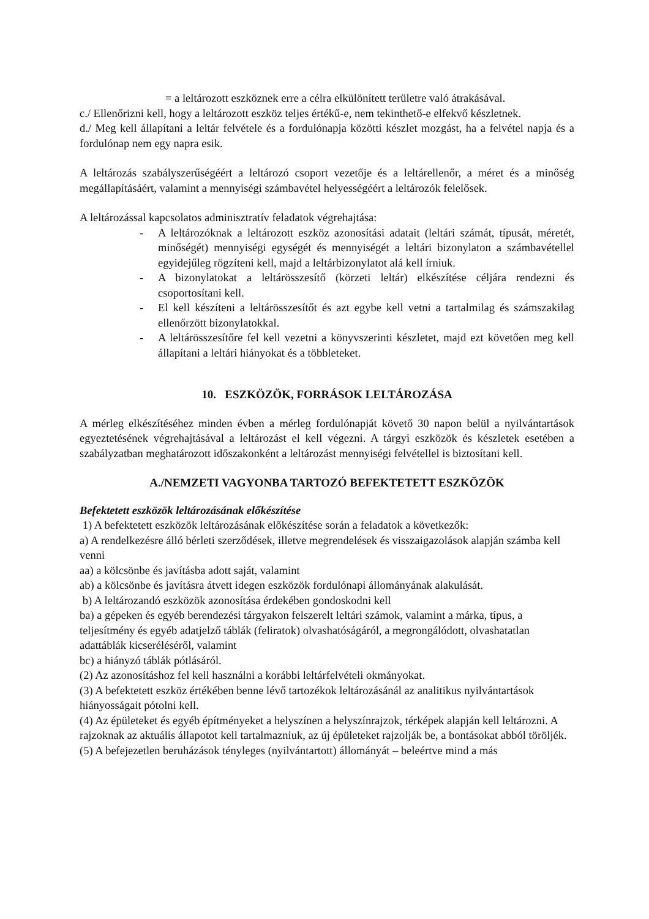= a leltározott eszköznek erre a célra elkülönített területre való átrakásával.
c./ Ellenőrizni kell, hogy a leltározott eszköz teljes értékű-e, nem tekinthető-e elfekvő készletnek.
d./ Meg kell állapítani a leltár felvétele és a fordulónapja közötti készlet mozgást, ha a felvétel napja és a fordulónap nem egy napra esik.
A leltározás szabályszerűségéért a leltározó csoport vezetője és a leltárellenőr, a méret és a minőség megállapításáért, valamint a mennyiségi számbavétel helyességéért a leltározók felelősek.
A leltározással kapcsolatos adminisztratív feladatok végrehajtása:
- A leltározóknak a leltározott eszköz azonosítási adatait (leltári számát, típusát, méretét, minőségét) mennyiségi egységét és mennyiségét a leltári bizonylaton a számbavétellel egyidejűleg rögzíteni kell, majd a leltárbizonylatot alá kell írniuk.
- A bizonylatokat a leltárösszesítő (körzeti leltár) elkészítése céljára rendezni és csoportosítani kell.
- El kell készíteni a leltárösszesítőt és azt egybe kell vetni a tartalmilag és számszakilag ellenőrzött bizonylatokkal.
- A leltárösszesítőre fel kell vezetni a könyvszerinti készletet, majd ezt követően meg kell állapítani a leltári hiányokat és a többleteket.
10. ESZKÖZÖK, FORRÁSOK LELTÁROZÁSA
A mérleg elkészítéséhez minden évben a mérleg fordulónapját követő 30 napon belül a nyilvántartások egyeztetésének végrehajtásával a leltározást el kell végezni. A tárgyi eszközök és készletek esetében a szabályzatban meghatározott időszakonként a leltározást mennyiségi felvétellel is biztosítani kell.
A./NEMZETI VAGYONBA TARTOZÓ BEFEKTETETT ESZKÖZÖK
Befektetett eszközök leltározásának előkészítése
1) A befektetett eszközök leltározásának előkészítése során a feladatok a következők:
a) A rendelkezésre álló bérleti szerződések, illetve megrendelések és visszaigazolások alapján számba kell venni
aa) a kölcsönbe és javításba adott saját, valamint
ab) a kölcsönbe és javításra átvett idegen eszközök fordulónapi állományának alakulását.
b) A leltározandó eszközök azonosítása érdekében gondoskodni kell
ba) a gépeken és egyéb berendezési tárgyakon felszerelt leltári számok, valamint a márka, típus, a teljesítmény és egyéb adatjelző táblák (feliratok) olvashatóságáról, a megrongálódott, olvashatatlan adattáblák kicseréléséről, valamint
bc) a hiányzó táblák pótlásáról.
(2) Az azonosításhoz fel kell használni a korábbi leltárfelvételi okmányokat.
(3) A befektetett eszköz értékében benne lévő tartozékok leltározásánál az analitikus nyilvántartások hiányosságait pótolni kell.
(4) Az épületeket és egyéb építményeket a helyszínen a helyszínrajzok, térképek alapján kell leltározni. A rajzoknak az aktuális állapotot kell tartalmazniuk, az új épületeket rajzolják be, a bontásokat abból töröljék.
(5) A befejezetlen beruházások tényleges (nyilvántartott) állományát – beleértve mind a más